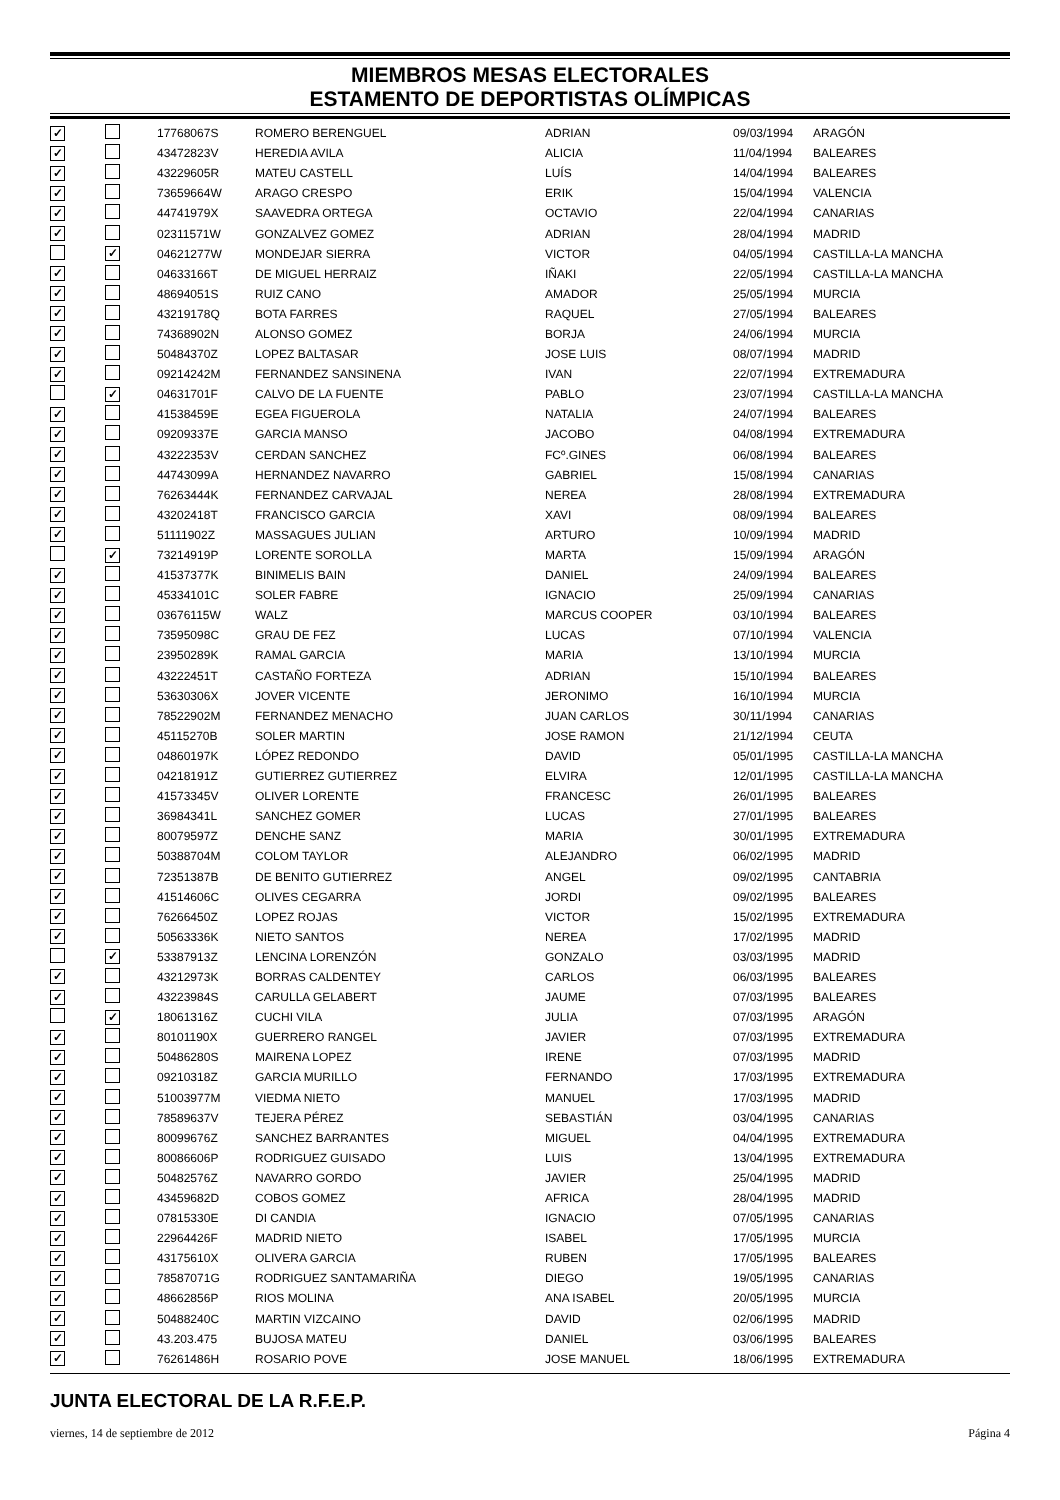MIEMBROS MESAS ELECTORALES
ESTAMENTO DE DEPORTISTAS OLÍMPICAS
| ✓ | | 17768067S | ROMERO BERENGUEL | ADRIAN | 09/03/1994 | ARAGÓN |
| ✓ | | 43472823V | HEREDIA AVILA | ALICIA | 11/04/1994 | BALEARES |
| ✓ | | 43229605R | MATEU CASTELL | LUÍS | 14/04/1994 | BALEARES |
| ✓ | | 73659664W | ARAGO CRESPO | ERIK | 15/04/1994 | VALENCIA |
| ✓ | | 44741979X | SAAVEDRA ORTEGA | OCTAVIO | 22/04/1994 | CANARIAS |
| ✓ | | 02311571W | GONZALVEZ GOMEZ | ADRIAN | 28/04/1994 | MADRID |
| | ✓ | 04621277W | MONDEJAR SIERRA | VICTOR | 04/05/1994 | CASTILLA-LA MANCHA |
| ✓ | | 04633166T | DE MIGUEL HERRAIZ | IÑAKI | 22/05/1994 | CASTILLA-LA MANCHA |
| ✓ | | 48694051S | RUIZ CANO | AMADOR | 25/05/1994 | MURCIA |
| ✓ | | 43219178Q | BOTA FARRES | RAQUEL | 27/05/1994 | BALEARES |
| ✓ | | 74368902N | ALONSO GOMEZ | BORJA | 24/06/1994 | MURCIA |
| ✓ | | 50484370Z | LOPEZ BALTASAR | JOSE LUIS | 08/07/1994 | MADRID |
| ✓ | | 09214242M | FERNANDEZ SANSINENA | IVAN | 22/07/1994 | EXTREMADURA |
| | ✓ | 04631701F | CALVO DE LA FUENTE | PABLO | 23/07/1994 | CASTILLA-LA MANCHA |
| ✓ | | 41538459E | EGEA FIGUEROLA | NATALIA | 24/07/1994 | BALEARES |
| ✓ | | 09209337E | GARCIA MANSO | JACOBO | 04/08/1994 | EXTREMADURA |
| ✓ | | 43222353V | CERDAN SANCHEZ | FCº.GINES | 06/08/1994 | BALEARES |
| ✓ | | 44743099A | HERNANDEZ NAVARRO | GABRIEL | 15/08/1994 | CANARIAS |
| ✓ | | 76263444K | FERNANDEZ CARVAJAL | NEREA | 28/08/1994 | EXTREMADURA |
| ✓ | | 43202418T | FRANCISCO GARCIA | XAVI | 08/09/1994 | BALEARES |
| ✓ | | 51111902Z | MASSAGUES JULIAN | ARTURO | 10/09/1994 | MADRID |
| | ✓ | 73214919P | LORENTE SOROLLA | MARTA | 15/09/1994 | ARAGÓN |
| ✓ | | 41537377K | BINIMELIS BAIN | DANIEL | 24/09/1994 | BALEARES |
| ✓ | | 45334101C | SOLER FABRE | IGNACIO | 25/09/1994 | CANARIAS |
| ✓ | | 03676115W | WALZ | MARCUS COOPER | 03/10/1994 | BALEARES |
| ✓ | | 73595098C | GRAU DE FEZ | LUCAS | 07/10/1994 | VALENCIA |
| ✓ | | 23950289K | RAMAL GARCIA | MARIA | 13/10/1994 | MURCIA |
| ✓ | | 43222451T | CASTAÑO FORTEZA | ADRIAN | 15/10/1994 | BALEARES |
| ✓ | | 53630306X | JOVER VICENTE | JERONIMO | 16/10/1994 | MURCIA |
| ✓ | | 78522902M | FERNANDEZ MENACHO | JUAN CARLOS | 30/11/1994 | CANARIAS |
| ✓ | | 45115270B | SOLER MARTIN | JOSE RAMON | 21/12/1994 | CEUTA |
| ✓ | | 04860197K | LÓPEZ REDONDO | DAVID | 05/01/1995 | CASTILLA-LA MANCHA |
| ✓ | | 04218191Z | GUTIERREZ GUTIERREZ | ELVIRA | 12/01/1995 | CASTILLA-LA MANCHA |
| ✓ | | 41573345V | OLIVER LORENTE | FRANCESC | 26/01/1995 | BALEARES |
| ✓ | | 36984341L | SANCHEZ GOMER | LUCAS | 27/01/1995 | BALEARES |
| ✓ | | 80079597Z | DENCHE SANZ | MARIA | 30/01/1995 | EXTREMADURA |
| ✓ | | 50388704M | COLOM TAYLOR | ALEJANDRO | 06/02/1995 | MADRID |
| ✓ | | 72351387B | DE BENITO GUTIERREZ | ANGEL | 09/02/1995 | CANTABRIA |
| ✓ | | 41514606C | OLIVES CEGARRA | JORDI | 09/02/1995 | BALEARES |
| ✓ | | 76266450Z | LOPEZ ROJAS | VICTOR | 15/02/1995 | EXTREMADURA |
| ✓ | | 50563336K | NIETO SANTOS | NEREA | 17/02/1995 | MADRID |
| | ✓ | 53387913Z | LENCINA LORENZÓN | GONZALO | 03/03/1995 | MADRID |
| ✓ | | 43212973K | BORRAS CALDENTEY | CARLOS | 06/03/1995 | BALEARES |
| ✓ | | 43223984S | CARULLA GELABERT | JAUME | 07/03/1995 | BALEARES |
| | ✓ | 18061316Z | CUCHI VILA | JULIA | 07/03/1995 | ARAGÓN |
| ✓ | | 80101190X | GUERRERO RANGEL | JAVIER | 07/03/1995 | EXTREMADURA |
| ✓ | | 50486280S | MAIRENA LOPEZ | IRENE | 07/03/1995 | MADRID |
| ✓ | | 09210318Z | GARCIA MURILLO | FERNANDO | 17/03/1995 | EXTREMADURA |
| ✓ | | 51003977M | VIEDMA NIETO | MANUEL | 17/03/1995 | MADRID |
| ✓ | | 78589637V | TEJERA PÉREZ | SEBASTIÁN | 03/04/1995 | CANARIAS |
| ✓ | | 80099676Z | SANCHEZ BARRANTES | MIGUEL | 04/04/1995 | EXTREMADURA |
| ✓ | | 80086606P | RODRIGUEZ GUISADO | LUIS | 13/04/1995 | EXTREMADURA |
| ✓ | | 50482576Z | NAVARRO GORDO | JAVIER | 25/04/1995 | MADRID |
| ✓ | | 43459682D | COBOS GOMEZ | AFRICA | 28/04/1995 | MADRID |
| ✓ | | 07815330E | DI CANDIA | IGNACIO | 07/05/1995 | CANARIAS |
| ✓ | | 22964426F | MADRID NIETO | ISABEL | 17/05/1995 | MURCIA |
| ✓ | | 43175610X | OLIVERA GARCIA | RUBEN | 17/05/1995 | BALEARES |
| ✓ | | 78587071G | RODRIGUEZ SANTAMARIÑA | DIEGO | 19/05/1995 | CANARIAS |
| ✓ | | 48662856P | RIOS MOLINA | ANA ISABEL | 20/05/1995 | MURCIA |
| ✓ | | 50488240C | MARTIN VIZCAINO | DAVID | 02/06/1995 | MADRID |
| ✓ | | 43.203.475 | BUJOSA MATEU | DANIEL | 03/06/1995 | BALEARES |
| ✓ | | 76261486H | ROSARIO POVE | JOSE MANUEL | 18/06/1995 | EXTREMADURA |
JUNTA ELECTORAL DE LA R.F.E.P.
viernes, 14 de septiembre de 2012 Página 4